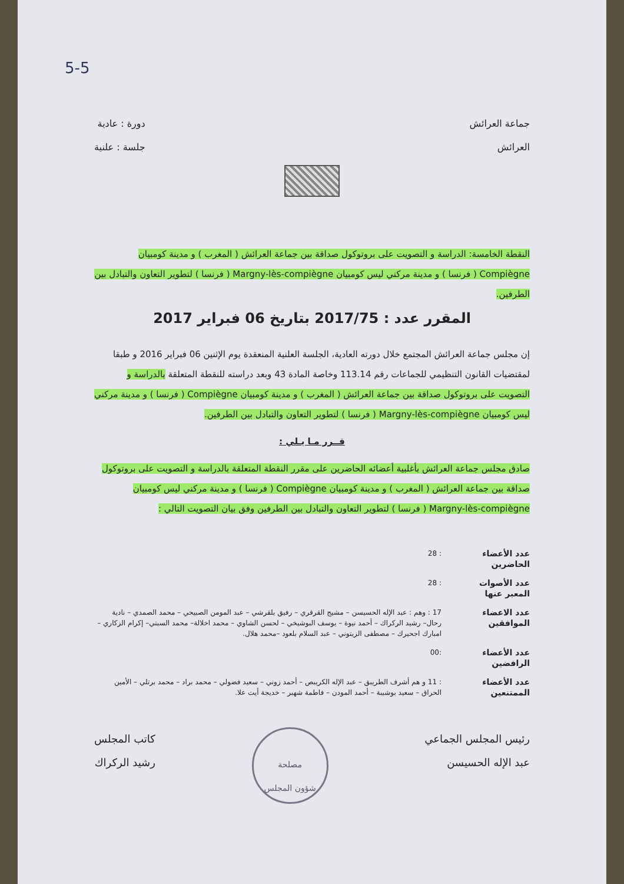5-5
جماعة العرائش
العرائش
دورة : عادية
جلسة : علنية
النقطة الخامسة: الدراسة و التصويت على بروتوكول صداقة بين جماعة العرائش ( المغرب ) و مدينة كومبيان Compiègne ( فرنسا ) و مدينة مركني ليس كومبيان Margny-lès-compiègne ( فرنسا ) لتطوير التعاون والتبادل بين الطرفين.
المقرر عدد : 2017/75 بتاريخ 06 فبراير 2017
إن مجلس جماعة العرائش المجتمع خلال دورته العادية، الجلسة العلنية المنعقدة يوم الإثنين 06 فبراير 2016 و طبقا لمقتضيات القانون التنظيمي للجماعات رقم 113.14 وخاصة المادة 43 وبعد دراسته للنقطة المتعلقة بالدراسة و التصويت على بروتوكول صداقة بين جماعة العرائش ( المغرب ) و مدينة كومبيان Compiègne ( فرنسا ) و مدينة مركني ليس كومبيان Margny-lès-compiègne ( فرنسا ) لتطوير التعاون والتبادل بين الطرفين.
قــرر مـا يـلي :
صادق مجلس جماعة العرائش بأغلبية أعضائه الحاضرين على مقرر النقطة المتعلقة بالدراسة و التصويت على بروتوكول صداقة بين جماعة العرائش ( المغرب ) و مدينة كومبيان Compiègne ( فرنسا ) و مدينة مركني ليس كومبيان Margny-lès-compiègne ( فرنسا ) لتطوير التعاون والتبادل بين الطرفين وفق بيان التصويت التالي :
عدد الأعضاء الحاضرين: 28
عدد الأصوات المعبر عنها: 28
عدد الاعضاء الموافقين 17 : وهم : عبد الإله الحسيسن – مشيج القرقري – رفيق بلقرشي – عبد المومن الصبيحي – محمد الصمدي – نادية رحال– رشيد الركراك – أحمد نيوة – يوسف البوشيخي – لحسن الشاوي – محمد اخلالة– محمد السبتي– إكرام الزكاري – امبارك اجحيرك – مصطفى الزيتوني – عبد السلام بلعود –محمد هلال.
عدد الأعضاء الرافضين:00
عدد الأعضاء الممتنعين: 11 و هم أشرف الطريبق – عبد الإله الكريبص – أحمد زوني – سعيد فضولي – محمد براد – محمد برتلي – الأمين الحراق – سعيد بوشيبة – أحمد المودن – فاطمة شهبر – خديجة أيت علا.
رئيس المجلس الجماعي
عبد الإله الحسيسن
مصلحة
شؤون المجلس
كاتب المجلس
رشيد الركراك